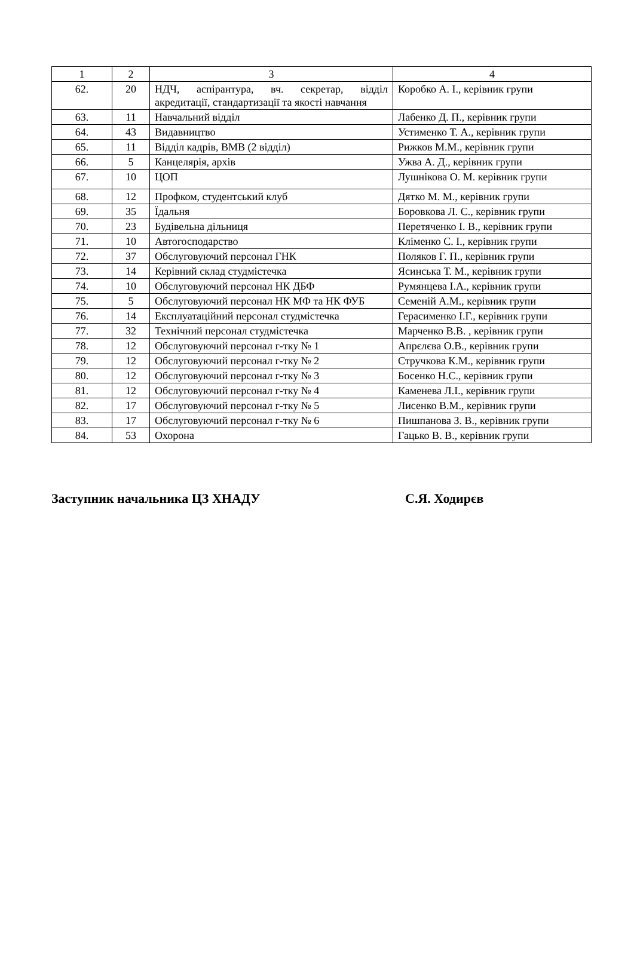| 1 | 2 | 3 | 4 |
| --- | --- | --- | --- |
| 62. | 20 | НДЧ, аспірантура, вч. секретар, відділ акредитації, стандартизації та якості навчання | Коробко А. І., керівник групи |
| 63. | 11 | Навчальний відділ | Лабенко Д. П., керівник групи |
| 64. | 43 | Видавництво | Устименко Т. А., керівник групи |
| 65. | 11 | Відділ кадрів, ВМВ (2 відділ) | Рижков М.М., керівник групи |
| 66. | 5 | Канцелярія, архів | Ужва А. Д., керівник групи |
| 67. | 10 | ЦОП | Лушнікова О. М. керівник групи |
| 68. | 12 | Профком, студентський клуб | Дятко М. М., керівник групи |
| 69. | 35 | Їдальня | Боровкова Л. С., керівник групи |
| 70. | 23 | Будівельна дільниця | Перетяченко І. В., керівник групи |
| 71. | 10 | Автогосподарство | Кліменко С. І., керівник групи |
| 72. | 37 | Обслуговуючий персонал ГНК | Поляков Г. П., керівник групи |
| 73. | 14 | Керівний склад студмістечка | Ясинська Т. М., керівник групи |
| 74. | 10 | Обслуговуючий персонал НК ДБФ | Румянцева І.А., керівник групи |
| 75. | 5 | Обслуговуючий персонал НК МФ та НК ФУБ | Семеній А.М., керівник групи |
| 76. | 14 | Експлуатаційний персонал студмістечка | Герасименко І.Г., керівник групи |
| 77. | 32 | Технічний персонал студмістечка | Марченко В.В. , керівник групи |
| 78. | 12 | Обслуговуючий персонал г-тку № 1 | Апрєлєва О.В., керівник групи |
| 79. | 12 | Обслуговуючий персонал г-тку № 2 | Стручкова К.М., керівник групи |
| 80. | 12 | Обслуговуючий персонал г-тку № 3 | Босенко Н.С., керівник групи |
| 81. | 12 | Обслуговуючий персонал г-тку № 4 | Каменева Л.І., керівник групи |
| 82. | 17 | Обслуговуючий персонал г-тку № 5 | Лисенко В.М., керівник групи |
| 83. | 17 | Обслуговуючий персонал г-тку № 6 | Пишпанова З. В., керівник групи |
| 84. | 53 | Охорона | Гацько В. В., керівник групи |
Заступник начальника ЦЗ ХНАДУ С.Я. Ходирєв